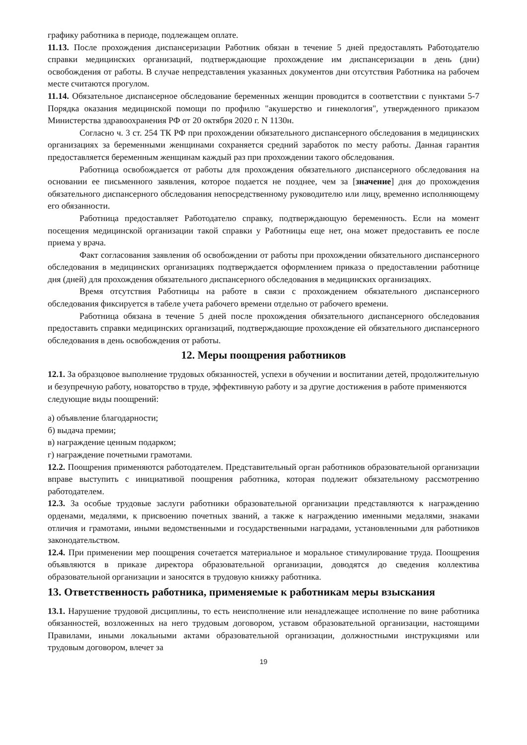графику работника в периоде, подлежащем оплате.
11.13. После прохождения диспансеризации Работник обязан в течение 5 дней предоставлять Работодателю справки медицинских организаций, подтверждающие прохождение им диспансеризации в день (дни) освобождения от работы. В случае непредставления указанных документов дни отсутствия Работника на рабочем месте считаются прогулом.
11.14. Обязательное диспансерное обследование беременных женщин проводится в соответствии с пунктами 5-7 Порядка оказания медицинской помощи по профилю "акушерство и гинекология", утвержденного приказом Министерства здравоохранения РФ от 20 октября 2020 г. N 1130н.
Согласно ч. 3 ст. 254 ТК РФ при прохождении обязательного диспансерного обследования в медицинских организациях за беременными женщинами сохраняется средний заработок по месту работы. Данная гарантия предоставляется беременным женщинам каждый раз при прохождении такого обследования.
Работница освобождается от работы для прохождения обязательного диспансерного обследования на основании ее письменного заявления, которое подается не позднее, чем за [значение] дня до прохождения обязательного диспансерного обследования непосредственному руководителю или лицу, временно исполняющему его обязанности.
Работница предоставляет Работодателю справку, подтверждающую беременность. Если на момент посещения медицинской организации такой справки у Работницы еще нет, она может предоставить ее после приема у врача.
Факт согласования заявления об освобождении от работы при прохождении обязательного диспансерного обследования в медицинских организациях подтверждается оформлением приказа о предоставлении работнице дня (дней) для прохождения обязательного диспансерного обследования в медицинских организациях.
Время отсутствия Работницы на работе в связи с прохождением обязательного диспансерного обследования фиксируется в табеле учета рабочего времени отдельно от рабочего времени.
Работница обязана в течение 5 дней после прохождения обязательного диспансерного обследования предоставить справки медицинских организаций, подтверждающие прохождение ей обязательного диспансерного обследования в день освобождения от работы.
12. Меры поощрения работников
12.1. За образцовое выполнение трудовых обязанностей, успехи в обучении и воспитании детей, продолжительную и безупречную работу, новаторство в труде, эффективную работу и за другие достижения в работе применяются следующие виды поощрений:
а) объявление благодарности;
б) выдача премии;
в) награждение ценным подарком;
г) награждение почетными грамотами.
12.2. Поощрения применяются работодателем. Представительный орган работников образовательной организации вправе выступить с инициативой поощрения работника, которая подлежит обязательному рассмотрению работодателем.
12.3. За особые трудовые заслуги работники образовательной организации представляются к награждению орденами, медалями, к присвоению почетных званий, а также к награждению именными медалями, знаками отличия и грамотами, иными ведомственными и государственными наградами, установленными для работников законодательством.
12.4. При применении мер поощрения сочетается материальное и моральное стимулирование труда. Поощрения объявляются в приказе директора образовательной организации, доводятся до сведения коллектива образовательной организации и заносятся в трудовую книжку работника.
13. Ответственность работника, применяемые к работникам меры взыскания
13.1. Нарушение трудовой дисциплины, то есть неисполнение или ненадлежащее исполнение по вине работника обязанностей, возложенных на него трудовым договором, уставом образовательной организации, настоящими Правилами, иными локальными актами образовательной организации, должностными инструкциями или трудовым договором, влечет за
19